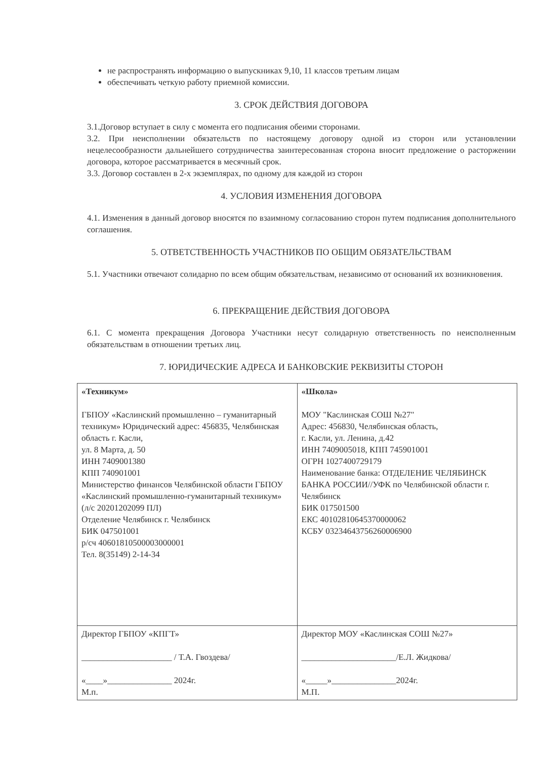не распространять информацию о выпускниках 9,10, 11 классов третьим лицам
обеспечивать четкую работу приемной комиссии.
3. СРОК ДЕЙСТВИЯ ДОГОВОРА
3.1.Договор вступает в силу с момента его подписания обеими сторонами.
3.2. При неисполнении обязательств по настоящему договору одной из сторон или установлении нецелесообразности дальнейшего сотрудничества заинтересованная сторона вносит предложение о расторжении договора, которое рассматривается в месячный срок.
3.3. Договор составлен в 2-х экземплярах, по одному для каждой из сторон
4. УСЛОВИЯ ИЗМЕНЕНИЯ ДОГОВОРА
4.1. Изменения в данный договор вносятся по взаимному согласованию сторон путем подписания дополнительного соглашения.
5. ОТВЕТСТВЕННОСТЬ УЧАСТНИКОВ ПО ОБЩИМ ОБЯЗАТЕЛЬСТВАМ
5.1. Участники отвечают солидарно по всем общим обязательствам, независимо от оснований их возникновения.
6. ПРЕКРАЩЕНИЕ ДЕЙСТВИЯ ДОГОВОРА
6.1. С момента прекращения Договора Участники несут солидарную ответственность по неисполненным обязательствам в отношении третьих лиц.
7. ЮРИДИЧЕСКИЕ АДРЕСА И БАНКОВСКИЕ РЕКВИЗИТЫ СТОРОН
| «Техникум» ГБПОУ «Каслинский промышленно – гуманитарный техникум» Юридический адрес: 456835, Челябинская область г. Касли, ул. 8 Марта, д. 50 ИНН 7409001380 КПП 740901001 Министерство финансов Челябинской области ГБПОУ «Каслинский промышленно-гуманитарный техникум» (л/с 20201202099 ПЛ) Отделение Челябинск г. Челябинск БИК 047501001 р/сч 40601810500003000001 Тел. 8(35149) 2-14-34 | «Школа» МОУ "Каслинская СОШ №27" Адрес: 456830, Челябинская область, г. Касли, ул. Ленина, д.42 ИНН 7409005018, КПП 745901001 ОГРН 1027400729179 Наименование банка: ОТДЕЛЕНИЕ ЧЕЛЯБИНСК БАНКА РОССИИ//УФК по Челябинской области г. Челябинск БИК 017501500 ЕКС 40102810645370000062 КСБУ 03234643756260006900 |
| Директор ГБПОУ «КПГТ» _____________________ / Т.А. Гвоздева/ «____»_______________ 2024г. М.п. | Директор МОУ «Каслинская СОШ №27» ______________________/Е.Л. Жидкова/ «_____»_______________2024г. М.П. |